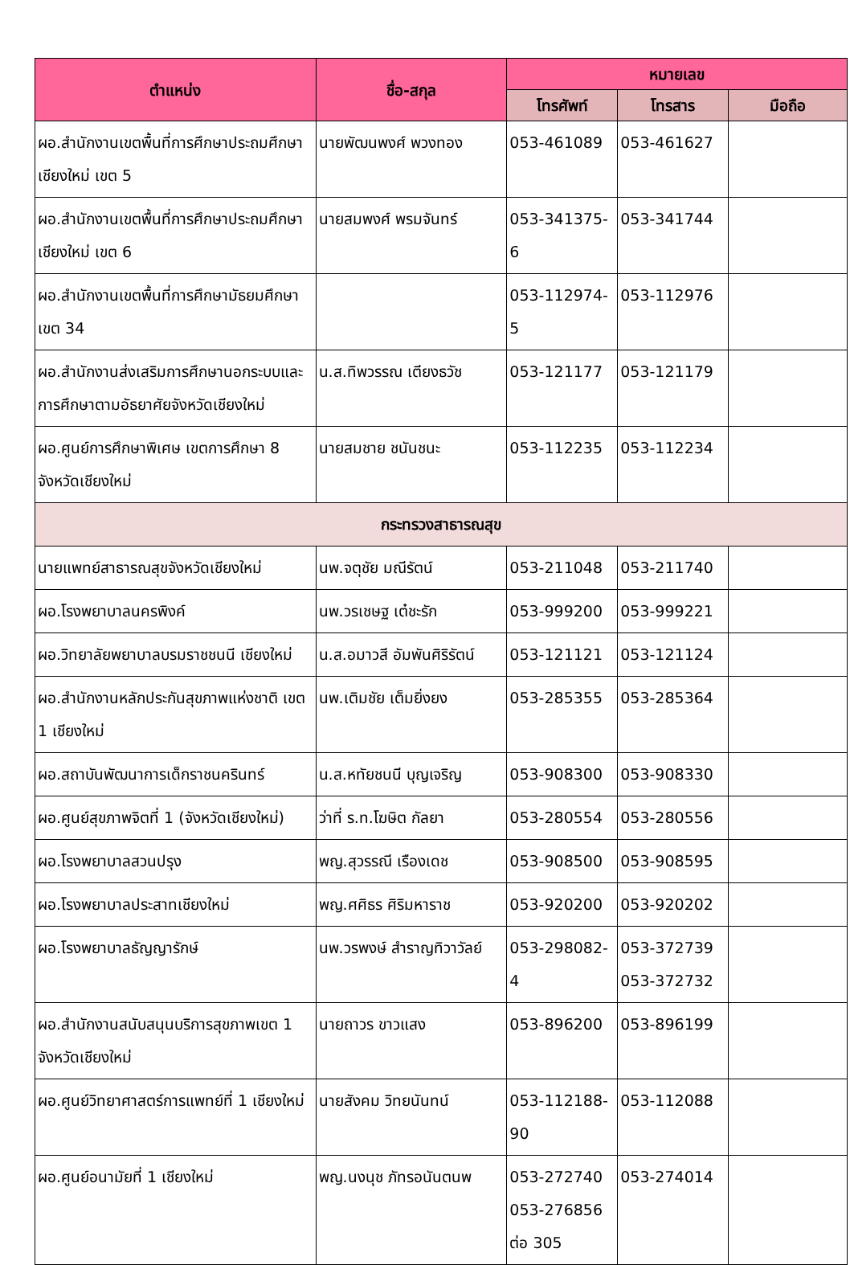| ตำแหน่ง | ชื่อ-สกุล | หมายเลข | | |
| --- | --- | --- | --- | --- |
| | | โทรศัพท์ | โทรสาร | มือถือ |
| ผอ.สำนักงานเขตพื้นที่การศึกษาประถมศึกษาเชียงใหม่ เขต 5 | นายพัฒนพงศ์ พวงทอง | 053-461089 | 053-461627 | |
| ผอ.สำนักงานเขตพื้นที่การศึกษาประถมศึกษาเชียงใหม่ เขต 6 | นายสมพงศ์ พรมจันทร์ | 053-341375-6 | 053-341744 | |
| ผอ.สำนักงานเขตพื้นที่การศึกษามัธยมศึกษา เขต 34 | | 053-112974-5 | 053-112976 | |
| ผอ.สำนักงานส่งเสริมการศึกษานอกระบบและการศึกษาตามอัธยาศัยจังหวัดเชียงใหม่ | น.ส.ทิพวรรณ เตียงธวัช | 053-121177 | 053-121179 | |
| ผอ.ศูนย์การศึกษาพิเศษ เขตการศึกษา 8 จังหวัดเชียงใหม่ | นายสมชาย ชนันชนะ | 053-112235 | 053-112234 | |
| กระทรวงสาธารณสุข | | | | |
| นายแพทย์สาธารณสุขจังหวัดเชียงใหม่ | นพ.จตุชัย มณีรัตน์ | 053-211048 | 053-211740 | |
| ผอ.โรงพยาบาลนครพิงค์ | นพ.วรเชษฐ เต๋ชะรัก | 053-999200 | 053-999221 | |
| ผอ.วิทยาลัยพยาบาลบรมราชชนนี เชียงใหม่ | น.ส.อมาวสี อัมพันศิริรัตน์ | 053-121121 | 053-121124 | |
| ผอ.สำนักงานหลักประกันสุขภาพแห่งชาติ เขต 1 เชียงใหม่ | นพ.เติมชัย เต็มยิ่งยง | 053-285355 | 053-285364 | |
| ผอ.สถาบันพัฒนาการเด็กราชนครินทร์ | น.ส.หทัยชนนี บุญเจริญ | 053-908300 | 053-908330 | |
| ผอ.ศูนย์สุขภาพจิตที่ 1 (จังหวัดเชียงใหม่) | ว่าที่ ร.ท.โฆษิต กัลยา | 053-280554 | 053-280556 | |
| ผอ.โรงพยาบาลสวนปรุง | พญ.สุวรรณี เรืองเดช | 053-908500 | 053-908595 | |
| ผอ.โรงพยาบาลประสาทเชียงใหม่ | พญ.ศศิธร ศิริมหาราช | 053-920200 | 053-920202 | |
| ผอ.โรงพยาบาลธัญญารักษ์ | นพ.วรพงษ์ สำราญทิวาวัลย์ | 053-298082-4 | 053-372739 053-372732 | |
| ผอ.สำนักงานสนับสนุนบริการสุขภาพเขต 1 จังหวัดเชียงใหม่ | นายถาวร ขาวแสง | 053-896200 | 053-896199 | |
| ผอ.ศูนย์วิทยาศาสตร์การแพทย์ที่ 1 เชียงใหม่ | นายสังคม วิทยนันทน์ | 053-112188-90 | 053-112088 | |
| ผอ.ศูนย์อนามัยที่ 1 เชียงใหม่ | พญ.นงนุช ภัทรอนันตนพ | 053-272740 053-276856 ต่อ 305 | 053-274014 | |